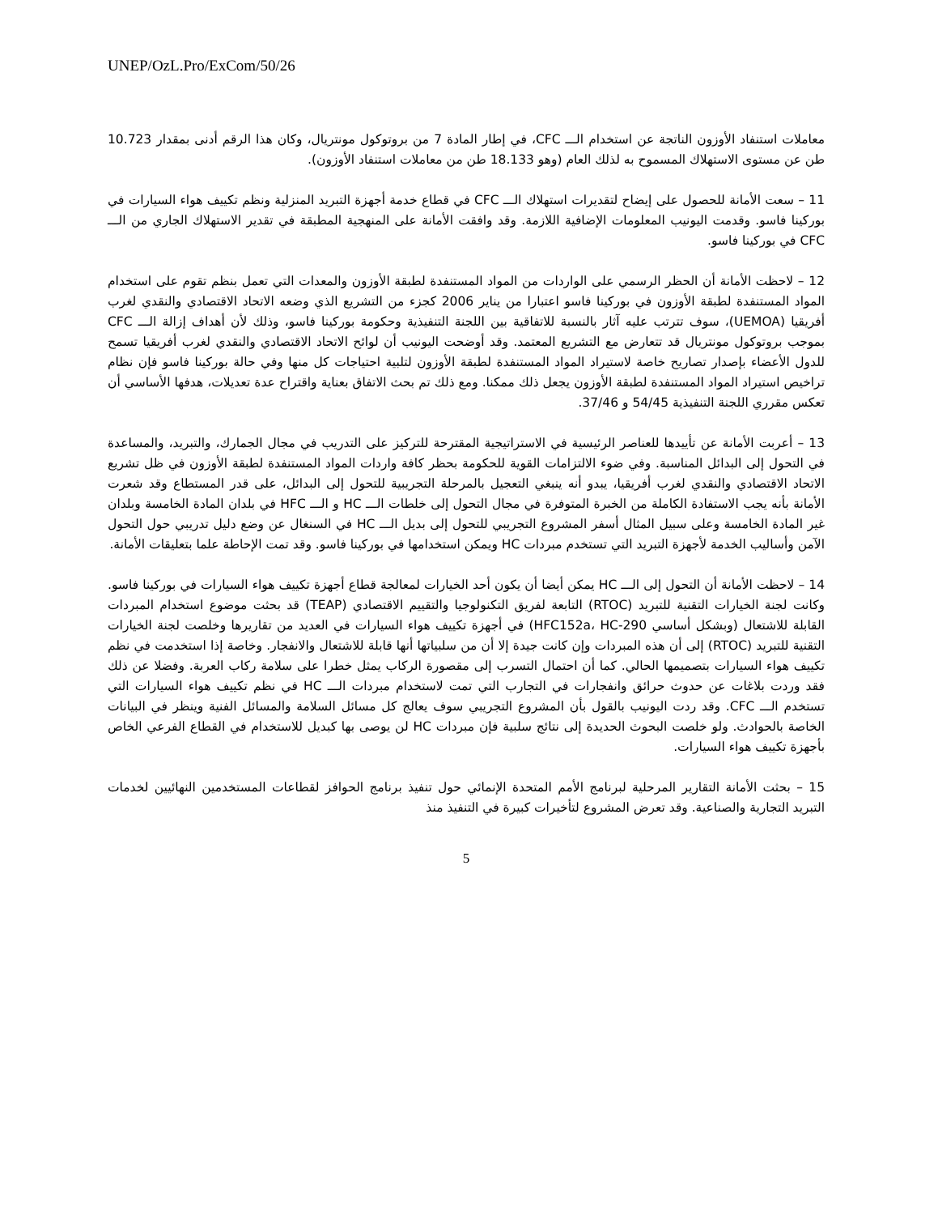UNEP/OzL.Pro/ExCom/50/26
معاملات استنفاد الأوزون الناتجة عن استخدام الـــ CFC، في إطار المادة 7 من بروتوكول مونتريال، وكان هذا الرقم أدنى بمقدار 10.723 طن عن مستوى الاستهلاك المسموح به لذلك العام (وهو 18.133 طن من معاملات استنفاد الأوزون).
11 – سعت الأمانة للحصول على إيضاح لتقديرات استهلاك الـــ CFC في قطاع خدمة أجهزة التبريد المنزلية ونظم تكييف هواء السيارات في بوركينا فاسو. وقدمت اليونيب المعلومات الإضافية اللازمة. وقد وافقت الأمانة على المنهجية المطبقة في تقدير الاستهلاك الجاري من الـــ CFC في بوركينا فاسو.
12 – لاحظت الأمانة أن الحظر الرسمي على الواردات من المواد المستنفدة لطبقة الأوزون والمعدات التي تعمل بنظم تقوم على استخدام المواد المستنفدة لطبقة الأوزون في بوركينا فاسو اعتبارا من يناير 2006 كجزء من التشريع الذي وضعه الاتحاد الاقتصادي والنقدي لغرب أفريقيا (UEMOA)، سوف تترتب عليه آثار بالنسبة للاتفاقية بين اللجنة التنفيذية وحكومة بوركينا فاسو، وذلك لأن أهداف إزالة الـــ CFC بموجب بروتوكول مونتريال قد تتعارض مع التشريع المعتمد. وقد أوضحت اليونيب أن لوائح الاتحاد الاقتصادي والنقدي لغرب أفريقيا تسمح للدول الأعضاء بإصدار تصاريح خاصة لاستيراد المواد المستنفدة لطبقة الأوزون لتلبية احتياجات كل منها وفي حالة بوركينا فاسو فإن نظام تراخيص استيراد المواد المستنفدة لطبقة الأوزون يجعل ذلك ممكنا. ومع ذلك تم بحث الاتفاق بعناية واقتراح عدة تعديلات، هدفها الأساسي أن تعكس مقرري اللجنة التنفيذية 54/45 و 37/46.
13 – أعربت الأمانة عن تأييدها للعناصر الرئيسية في الاستراتيجية المقترحة للتركيز على التدريب في مجال الجمارك، والتبريد، والمساعدة في التحول إلى البدائل المناسبة. وفي ضوء الالتزامات القوية للحكومة بحظر كافة واردات المواد المستنفدة لطبقة الأوزون في ظل تشريع الاتحاد الاقتصادي والنقدي لغرب أفريقيا، يبدو أنه ينبغي التعجيل بالمرحلة التجريبية للتحول إلى البدائل، على قدر المستطاع وقد شعرت الأمانة بأنه يجب الاستفادة الكاملة من الخبرة المتوفرة في مجال التحول إلى خلطات الـــ HC و الـــ HFC في بلدان المادة الخامسة وبلدان غير المادة الخامسة وعلى سبيل المثال أسفر المشروع التجريبي للتحول إلى بديل الـــ HC في السنغال عن وضع دليل تدريبي حول التحول الآمن وأساليب الخدمة لأجهزة التبريد التي تستخدم مبردات HC ويمكن استخدامها في بوركينا فاسو. وقد تمت الإحاطة علما بتعليقات الأمانة.
14 – لاحظت الأمانة أن التحول إلى الـــ HC يمكن أيضا أن يكون أحد الخيارات لمعالجة قطاع أجهزة تكييف هواء السيارات في بوركينا فاسو. وكانت لجنة الخيارات التقنية للتبريد (RTOC) التابعة لفريق التكنولوجيا والتقييم الاقتصادي (TEAP) قد بحثت موضوع استخدام المبردات القابلة للاشتعال (وبشكل أساسي HFC152a، HC-290) في أجهزة تكييف هواء السيارات في العديد من تقاريرها وخلصت لجنة الخيارات التقنية للتبريد (RTOC) إلى أن هذه المبردات وإن كانت جيدة إلا أن من سلبياتها أنها قابلة للاشتعال والانفجار. وخاصة إذا استخدمت في نظم تكييف هواء السيارات بتصميمها الحالي. كما أن احتمال التسرب إلى مقصورة الركاب يمثل خطرا على سلامة ركاب العربة. وفضلا عن ذلك فقد وردت بلاغات عن حدوث حرائق وانفجارات في التجارب التي تمت لاستخدام مبردات الـــ HC في نظم تكييف هواء السيارات التي تستخدم الـــ CFC. وقد ردت اليونيب بالقول بأن المشروع التجريبي سوف يعالج كل مسائل السلامة والمسائل الفنية وينظر في البيانات الخاصة بالحوادث. ولو خلصت البحوث الحديدة إلى نتائج سلبية فإن مبردات HC لن يوصى بها كبديل للاستخدام في القطاع الفرعي الخاص بأجهزة تكييف هواء السيارات.
15 – بحثت الأمانة التقارير المرحلية لبرنامج الأمم المتحدة الإنمائي حول تنفيذ برنامج الحوافز لقطاعات المستخدمين النهائيين لخدمات التبريد التجارية والصناعية. وقد تعرض المشروع لتأخيرات كبيرة في التنفيذ منذ
5